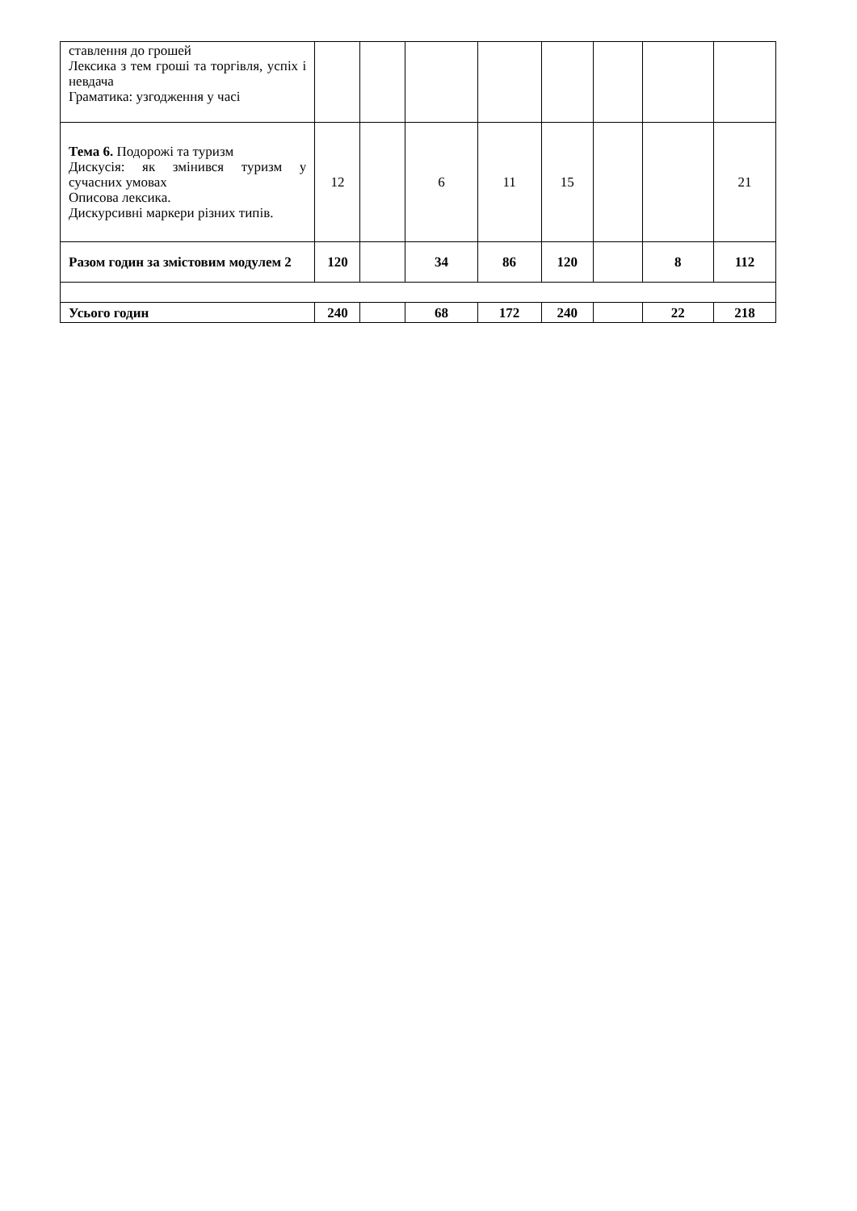| ставлення до грошей Лексика з тем гроші та торгівля, успіх і невдача Граматика: узгодження у часі | | | | | | | | |
| Тема 6. Подорожі та туризм Дискусія: як змінився туризм у сучасних умовах Описова лексика. Дискурсивні маркери різних типів. | 12 | | 6 | 11 | 15 | | | 21 |
| Разом годин за змістовим модулем 2 | 120 | | 34 | 86 | 120 | | 8 | 112 |
| Усього годин | 240 | | 68 | 172 | 240 | | 22 | 218 |